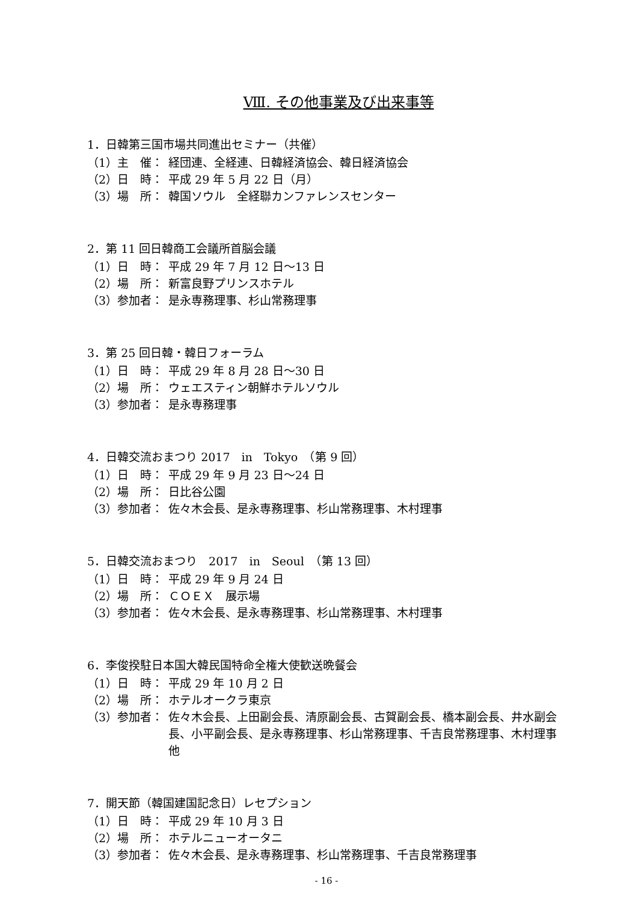Ⅷ. その他事業及び出来事等
1．日韓第三国市場共同進出セミナー（共催）
（1） 主　催： 経団連、全経連、日韓経済協会、韓日経済協会
（2） 日　時： 平成 29 年 5 月 22 日（月）
（3） 場　所： 韓国ソウル　全経聯カンファレンスセンター
2．第 11 回日韓商工会議所首脳会議
（1） 日　時： 平成 29 年 7 月 12 日～13 日
（2） 場　所： 新富良野プリンスホテル
（3） 参加者： 是永専務理事、杉山常務理事
3．第 25 回日韓・韓日フォーラム
（1） 日　時： 平成 29 年 8 月 28 日～30 日
（2） 場　所： ウェエスティン朝鮮ホテルソウル
（3） 参加者： 是永専務理事
4．日韓交流おまつり 2017　in　Tokyo　（第 9 回）
（1） 日　時： 平成 29 年 9 月 23 日～24 日
（2） 場　所： 日比谷公園
（3） 参加者： 佐々木会長、是永専務理事、杉山常務理事、木村理事
5．日韓交流おまつり　2017　in　Seoul　（第 13 回）
（1） 日　時： 平成 29 年 9 月 24 日
（2） 場　所： ＣＯＥＸ　展示場
（3） 参加者： 佐々木会長、是永専務理事、杉山常務理事、木村理事
6．李俊揆駐日本国大韓民国特命全権大使歓送晩餐会
（1） 日　時： 平成 29 年 10 月 2 日
（2） 場　所： ホテルオークラ東京
（3） 参加者： 佐々木会長、上田副会長、清原副会長、古賀副会長、橋本副会長、井水副会長、小平副会長、是永専務理事、杉山常務理事、千吉良常務理事、木村理事他
7．開天節（韓国建国記念日）レセプション
（1） 日　時： 平成 29 年 10 月 3 日
（2） 場　所： ホテルニューオータニ
（3） 参加者： 佐々木会長、是永専務理事、杉山常務理事、千吉良常務理事
- 16 -